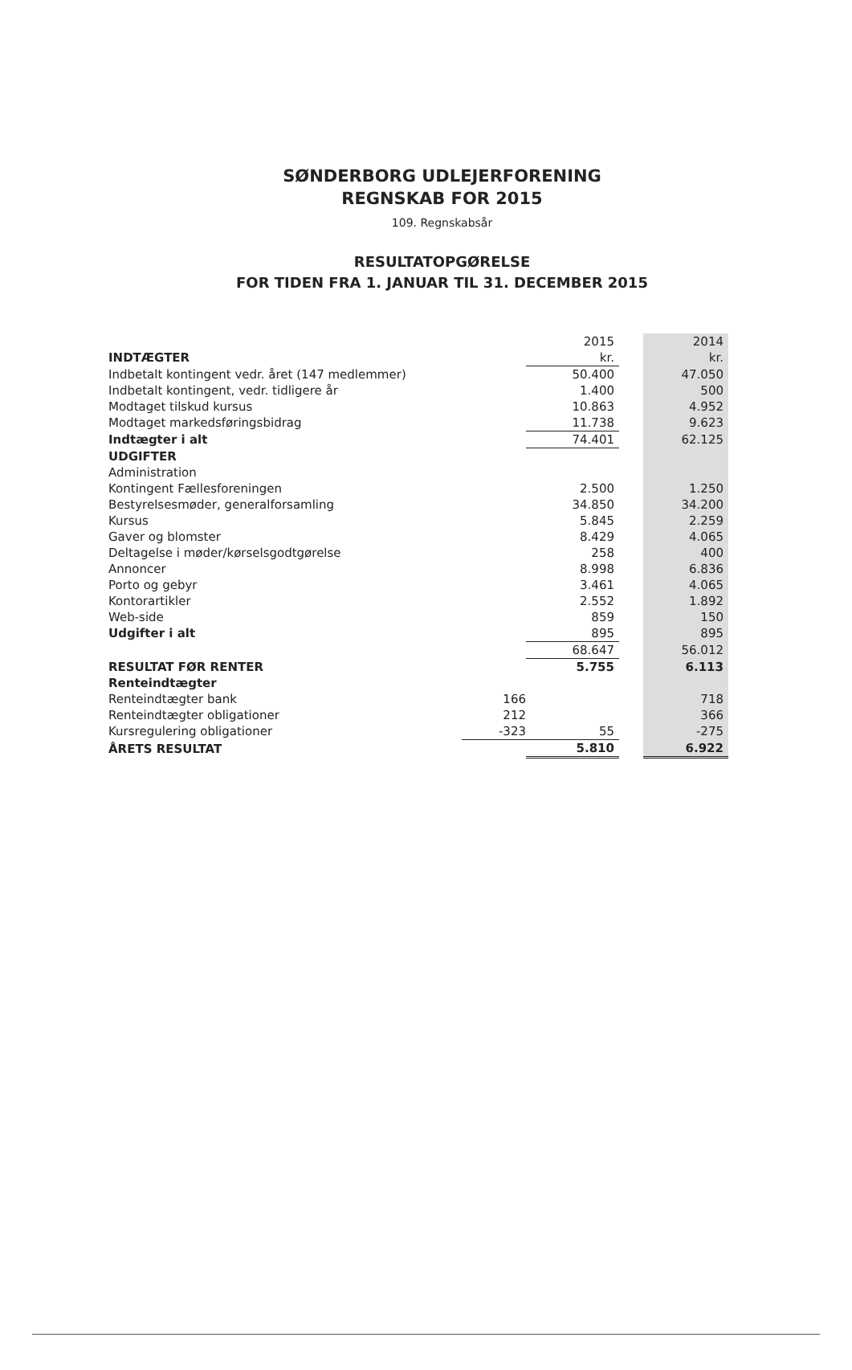SØNDERBORG UDLEJERFORENING
REGNSKAB FOR 2015
109. Regnskabsår
RESULTATOPGØRELSE
FOR TIDEN FRA 1. JANUAR TIL 31. DECEMBER 2015
| | | 2015 | | 2014 |
| --- | --- | --- | --- | --- |
| INDTÆGTER | | kr. | | kr. |
| Indbetalt kontingent vedr. året (147 medlemmer) | | 50.400 | | 47.050 |
| Indbetalt kontingent, vedr. tidligere år | | 1.400 | | 500 |
| Modtaget tilskud kursus | | 10.863 | | 4.952 |
| Modtaget markedsføringsbidrag | | 11.738 | | 9.623 |
| Indtægter i alt | | 74.401 | | 62.125 |
| UDGIFTER | | | | |
| Administration | | | | |
| Kontingent Fællesforeningen | | 2.500 | | 1.250 |
| Bestyrelsesmøder, generalforsamling | | 34.850 | | 34.200 |
| Kursus | | 5.845 | | 2.259 |
| Gaver og blomster | | 8.429 | | 4.065 |
| Deltagelse i møder/kørselsgodtgørelse | | 258 | | 400 |
| Annoncer | | 8.998 | | 6.836 |
| Porto og gebyr | | 3.461 | | 4.065 |
| Kontorartikler | | 2.552 | | 1.892 |
| Web-side | | 859 | | 150 |
| Udgifter i alt | | 895 | | 895 |
| | | 68.647 | | 56.012 |
| RESULTAT FØR RENTER | | 5.755 | | 6.113 |
| Renteindtægter | | | | |
| Renteindtægter bank | 166 | | | 718 |
| Renteindtægter obligationer | 212 | | | 366 |
| Kursregulering obligationer | -323 | 55 | | -275 |
| ÅRETS RESULTAT | | 5.810 | | 6.922 |